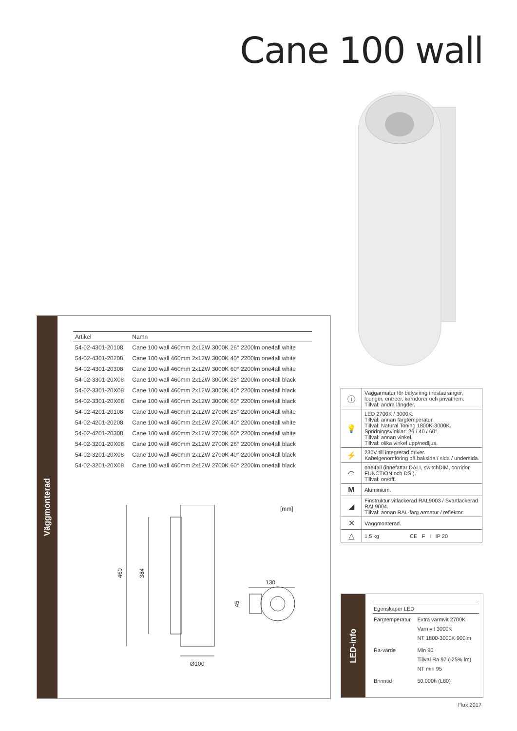Cane 100 wall
Väggmonterad
| Artikel | Namn |
| --- | --- |
| 54-02-4301-20108 | Cane 100 wall 460mm 2x12W 3000K 26° 2200lm one4all white |
| 54-02-4301-20208 | Cane 100 wall 460mm 2x12W 3000K 40° 2200lm one4all white |
| 54-02-4301-20308 | Cane 100 wall 460mm 2x12W 3000K 60° 2200lm one4all white |
| 54-02-3301-20X08 | Cane 100 wall 460mm 2x12W 3000K 26° 2200lm one4all black |
| 54-02-3301-20X08 | Cane 100 wall 460mm 2x12W 3000K 40° 2200lm one4all black |
| 54-02-3301-20X08 | Cane 100 wall 460mm 2x12W 3000K 60° 2200lm one4all black |
| 54-02-4201-20108 | Cane 100 wall 460mm 2x12W 2700K 26° 2200lm one4all white |
| 54-02-4201-20208 | Cane 100 wall 460mm 2x12W 2700K 40° 2200lm one4all white |
| 54-02-4201-20308 | Cane 100 wall 460mm 2x12W 2700K 60° 2200lm one4all white |
| 54-02-3201-20X08 | Cane 100 wall 460mm 2x12W 2700K 26° 2200lm one4all black |
| 54-02-3201-20X08 | Cane 100 wall 460mm 2x12W 2700K 40° 2200lm one4all black |
| 54-02-3201-20X08 | Cane 100 wall 460mm 2x12W 2700K 60° 2200lm one4all black |
[mm]
460
384
Ø100
130
45
| ⓘ | Väggarmatur för belysning i restauranger, lounger, entréer, korridorer och privathem. Tillval: andra längder. |
| 💡 | LED 2700K / 3000K. Tillval: annan färgtemperatur. Tillval: Natural Toning 1800K-3000K. Spridningsvinklar: 26 / 40 / 60°. Tillval: annan vinkel. Tillval: olika vinkel upp/nedljus. |
| ⚡ | 230V till integrerad driver. Kabelgenomföring på baksida / sida / undersida. |
| ◠ | one4all (innefattar DALI, switchDIM, corridor FUNCTION och DSI). Tillval: on/off. |
| M | Aluminium. |
| ◢ | Finstruktur vitlackerad RAL9003 / Svartlackerad RAL9004. Tillval: annan RAL-färg armatur / reflektor. |
| ✕ | Väggmonterad. |
| △ | 1,5 kg CE F I IP 20 |
LED-info
| Egenskaper LED | |
| --- | --- |
| Färgtemperatur | Extra varmvit 2700K Varmvit 3000K NT 1800-3000K 900lm |
| Ra-värde | Min 90 Tillval Ra 97 (-25% lm) NT min 95 |
| Brinntid | 50.000h (L80) |
Flux 2017